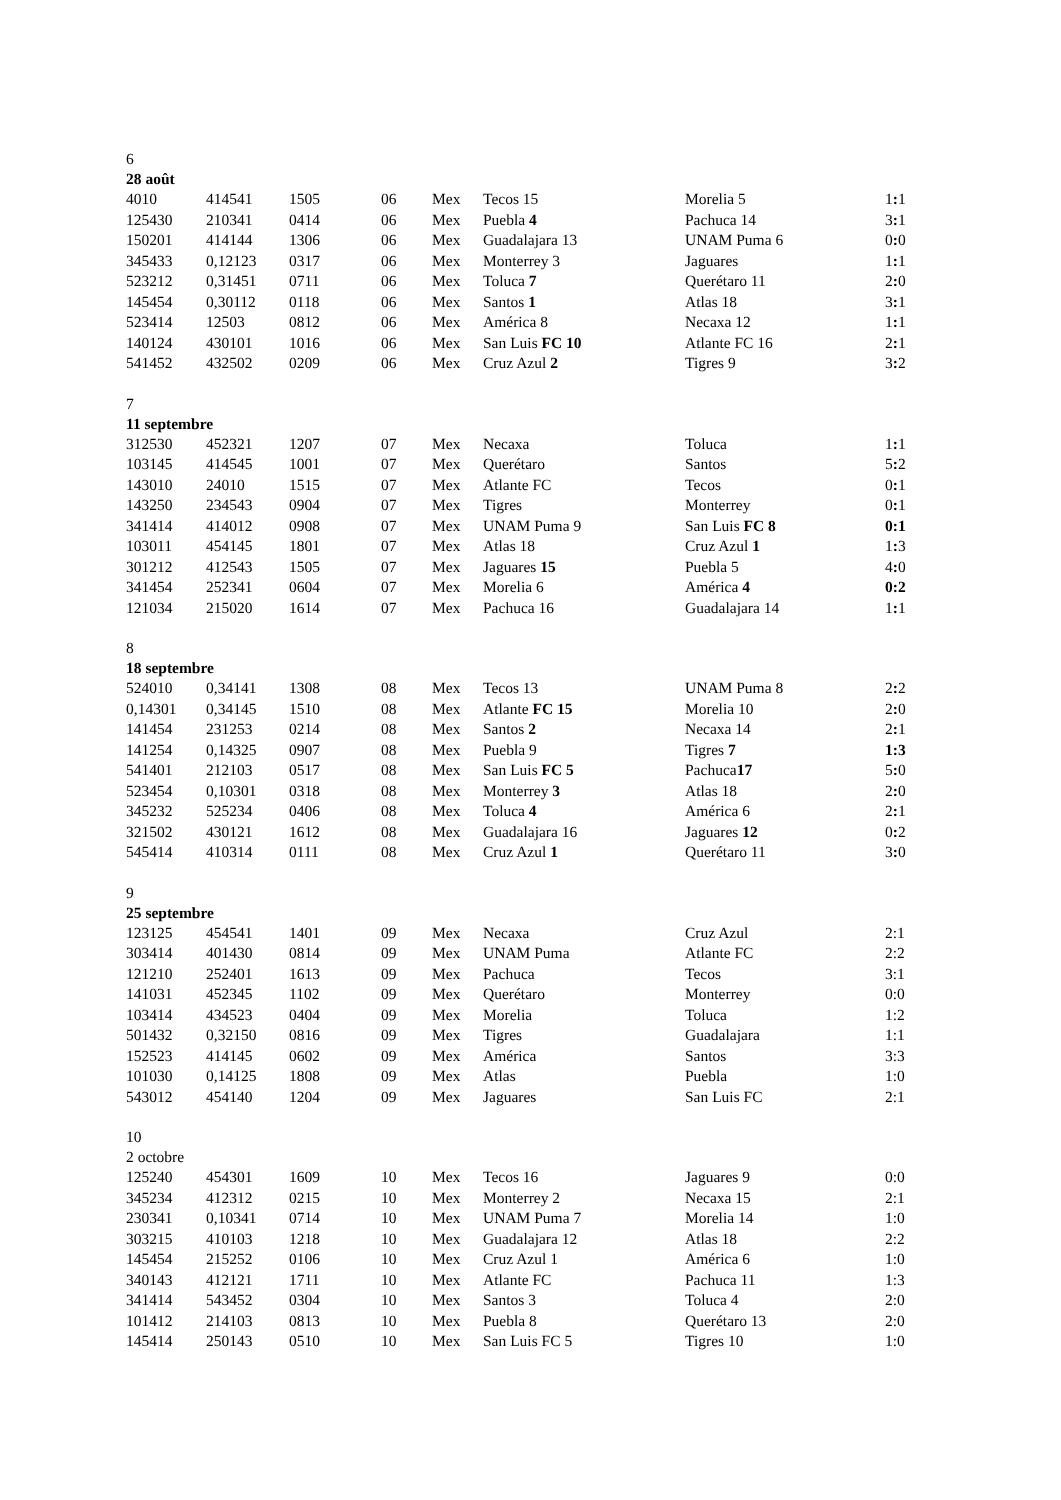| 6 | | | | | | | |
| 28 août | | | | | | | |
| 4010 | 414541 | 1505 | 06 | Mex | Tecos 15 | Morelia 5 | 1 : 1 |
| 125430 | 210341 | 0414 | 06 | Mex | Puebla 4 | Pachuca 14 | 3 : 1 |
| 150201 | 414144 | 1306 | 06 | Mex | Guadalajara 13 | UNAM Puma 6 | 0 : 0 |
| 345433 | 0,12123 | 0317 | 06 | Mex | Monterrey 3 | Jaguares | 1 : 1 |
| 523212 | 0,31451 | 0711 | 06 | Mex | Toluca 7 | Querétaro 11 | 2 : 0 |
| 145454 | 0,30112 | 0118 | 06 | Mex | Santos 1 | Atlas 18 | 3 : 1 |
| 523414 | 12503 | 0812 | 06 | Mex | América 8 | Necaxa 12 | 1 : 1 |
| 140124 | 430101 | 1016 | 06 | Mex | San Luis FC 10 | Atlante FC 16 | 2 : 1 |
| 541452 | 432502 | 0209 | 06 | Mex | Cruz Azul 2 | Tigres 9 | 3 : 2 |
| 7 | | | | | | | |
| 11 septembre | | | | | | | |
| 312530 | 452321 | 1207 | 07 | Mex | Necaxa | Toluca | 1 : 1 |
| 103145 | 414545 | 1001 | 07 | Mex | Querétaro | Santos | 5 : 2 |
| 143010 | 24010 | 1515 | 07 | Mex | Atlante FC | Tecos | 0 : 1 |
| 143250 | 234543 | 0904 | 07 | Mex | Tigres | Monterrey | 0 : 1 |
| 341414 | 414012 | 0908 | 07 | Mex | UNAM Puma 9 | San Luis FC 8 | 0:1 |
| 103011 | 454145 | 1801 | 07 | Mex | Atlas 18 | Cruz Azul 1 | 1 : 3 |
| 301212 | 412543 | 1505 | 07 | Mex | Jaguares 15 | Puebla 5 | 4 : 0 |
| 341454 | 252341 | 0604 | 07 | Mex | Morelia 6 | América 4 | 0:2 |
| 121034 | 215020 | 1614 | 07 | Mex | Pachuca 16 | Guadalajara 14 | 1 : 1 |
| 8 | | | | | | | |
| 18 septembre | | | | | | | |
| 524010 | 0,34141 | 1308 | 08 | Mex | Tecos 13 | UNAM Puma 8 | 2 : 2 |
| 0,14301 | 0,34145 | 1510 | 08 | Mex | Atlante FC 15 | Morelia 10 | 2 : 0 |
| 141454 | 231253 | 0214 | 08 | Mex | Santos 2 | Necaxa 14 | 2 : 1 |
| 141254 | 0,14325 | 0907 | 08 | Mex | Puebla 9 | Tigres 7 | 1:3 |
| 541401 | 212103 | 0517 | 08 | Mex | San Luis FC 5 | Pachuca 17 | 5 : 0 |
| 523454 | 0,10301 | 0318 | 08 | Mex | Monterrey 3 | Atlas 18 | 2 : 0 |
| 345232 | 525234 | 0406 | 08 | Mex | Toluca 4 | América 6 | 2 : 1 |
| 321502 | 430121 | 1612 | 08 | Mex | Guadalajara 16 | Jaguares 12 | 0 : 2 |
| 545414 | 410314 | 0111 | 08 | Mex | Cruz Azul 1 | Querétaro 11 | 3 : 0 |
| 9 | | | | | | | |
| 25 septembre | | | | | | | |
| 123125 | 454541 | 1401 | 09 | Mex | Necaxa | Cruz Azul | 2:1 |
| 303414 | 401430 | 0814 | 09 | Mex | UNAM Puma | Atlante FC | 2:2 |
| 121210 | 252401 | 1613 | 09 | Mex | Pachuca | Tecos | 3:1 |
| 141031 | 452345 | 1102 | 09 | Mex | Querétaro | Monterrey | 0:0 |
| 103414 | 434523 | 0404 | 09 | Mex | Morelia | Toluca | 1:2 |
| 501432 | 0,32150 | 0816 | 09 | Mex | Tigres | Guadalajara | 1:1 |
| 152523 | 414145 | 0602 | 09 | Mex | América | Santos | 3:3 |
| 101030 | 0,14125 | 1808 | 09 | Mex | Atlas | Puebla | 1:0 |
| 543012 | 454140 | 1204 | 09 | Mex | Jaguares | San Luis FC | 2:1 |
| 10 | | | | | | | |
| 2 octobre | | | | | | | |
| 125240 | 454301 | 1609 | 10 | Mex | Tecos 16 | Jaguares 9 | 0:0 |
| 345234 | 412312 | 0215 | 10 | Mex | Monterrey 2 | Necaxa 15 | 2:1 |
| 230341 | 0,10341 | 0714 | 10 | Mex | UNAM Puma 7 | Morelia 14 | 1:0 |
| 303215 | 410103 | 1218 | 10 | Mex | Guadalajara 12 | Atlas 18 | 2:2 |
| 145454 | 215252 | 0106 | 10 | Mex | Cruz Azul 1 | América 6 | 1:0 |
| 340143 | 412121 | 1711 | 10 | Mex | Atlante FC | Pachuca 11 | 1:3 |
| 341414 | 543452 | 0304 | 10 | Mex | Santos 3 | Toluca 4 | 2:0 |
| 101412 | 214103 | 0813 | 10 | Mex | Puebla 8 | Querétaro 13 | 2:0 |
| 145414 | 250143 | 0510 | 10 | Mex | San Luis FC 5 | Tigres 10 | 1:0 |